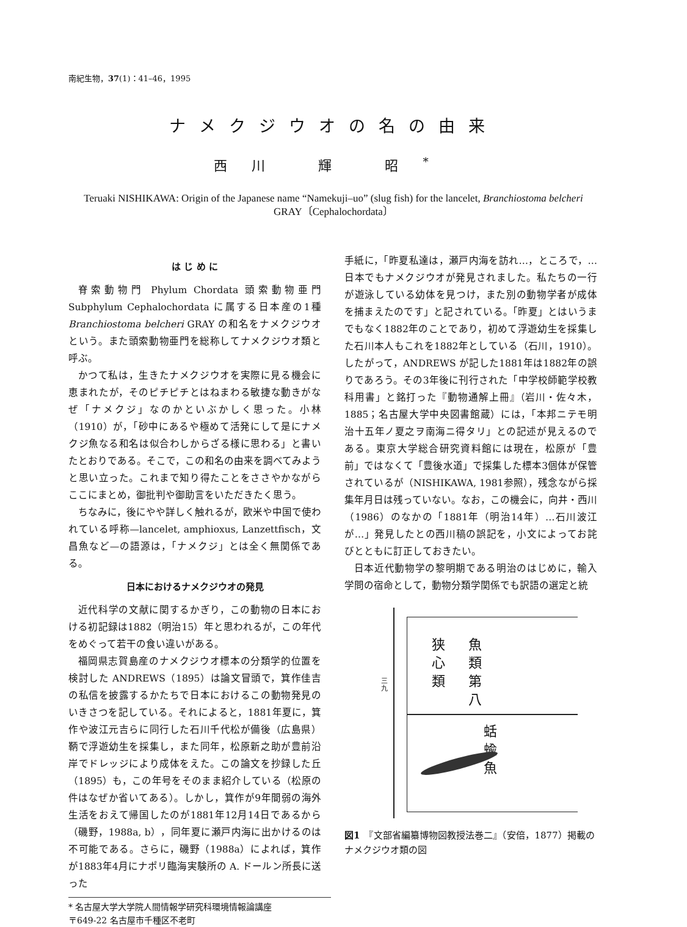南紀生物，37(1)：41–46，1995
ナメクジウオの名の由来
西川 輝 昭<sup>*</sup>
Teruaki NISHIKAWA: Origin of the Japanese name “Namekuji–uo” (slug fish) for the lancelet, Branchiostoma belcheri GRAY〔Cephalochordata〕
は じ め に
脊索動物門 Phylum Chordata 頭索動物亜門 Subphylum Cephalochordata に属する日本産の1種 Branchiostoma belcheri GRAY の和名をナメクジウオという。また頭索動物亜門を総称してナメクジウオ類と呼ぶ。
かつて私は，生きたナメクジウオを実際に見る機会に恵まれたが，そのピチピチとはねまわる敏捷な動きがなぜ「ナメクジ」なのかといぶかしく思った。小林（1910）が，「砂中にあるや極めて活発にして是にナメクジ魚なる和名は似合わしからざる様に思わる」と書いたとおりである。そこで，この和名の由来を調べてみようと思い立った。これまで知り得たことをささやかながらここにまとめ，御批判や御助言をいただきたく思う。
ちなみに，後にやや詳しく触れるが，欧米や中国で使われている呼称—lancelet, amphioxus, Lanzettfisch，文昌魚など—の語源は，「ナメクジ」とは全く無関係である。
日本におけるナメクジウオの発見
近代科学の文献に関するかぎり，この動物の日本における初記録は1882（明治15）年と思われるが，この年代をめぐって若干の食い違いがある。
福岡県志賀島産のナメクジウオ標本の分類学的位置を検討した ANDREWS（1895）は論文冒頭で，箕作佳吉の私信を披露するかたちで日本におけるこの動物発見のいきさつを記している。それによると，1881年夏に，箕作や波江元吉らに同行した石川千代松が備後（広島県）鞆で浮遊幼生を採集し，また同年，松原新之助が豊前沿岸でドレッジにより成体をえた。この論文を抄録した丘（1895）も，この年号をそのまま紹介している（松原の件はなぜか省いてある）。しかし，箕作が9年間弱の海外生活をおえて帰国したのが1881年12月14日であるから（磯野，1988a, b），同年夏に瀬戸内海に出かけるのは不可能である。さらに，磯野（1988a）によれば，箕作が1883年4月にナポリ臨海実験所の A. ドールン所長に送った
手紙に，「昨夏私達は，瀬戸内海を訪れ…，ところで，…日本でもナメクジウオが発見されました。私たちの一行が遊泳している幼体を見つけ，また別の動物学者が成体を捕まえたのです」と記されている。「昨夏」とはいうまでもなく1882年のことであり，初めて浮遊幼生を採集した石川本人もこれを1882年としている（石川，1910）。したがって，ANDREWS が記した1881年は1882年の誤りであろう。その3年後に刊行された「中学校師範学校教科用書」と銘打った『動物通解上冊』（岩川・佐々木，1885；名古屋大学中央図書館蔵）には，「本邦ニテモ明治十五年ノ夏之ヲ南海ニ得タリ」との記述が見えるのである。東京大学総合研究資料館には現在，松原が「豊前」ではなくて「豊後水道」で採集した標本3個体が保管されているが（NISHIKAWA, 1981参照），残念ながら採集年月日は残っていない。なお，この機会に，向井・西川（1986）のなかの「1881年（明治14年）…石川波江が…」発見したとの西川稿の誤記を，小文によってお詫びとともに訂正しておきたい。
日本近代動物学の黎明期である明治のはじめに，輸入学問の宿命として，動物分類学関係でも訳語の選定と統
狭心類
魚類第八
三九
蛞蝓魚
図1　『文部省編纂博物図教授法巻二』（安倍，1877）掲載のナメクジウオ類の図
* 名古屋大学大学院人間情報学研究科環境情報論講座
〒649-22 名古屋市千種区不老町